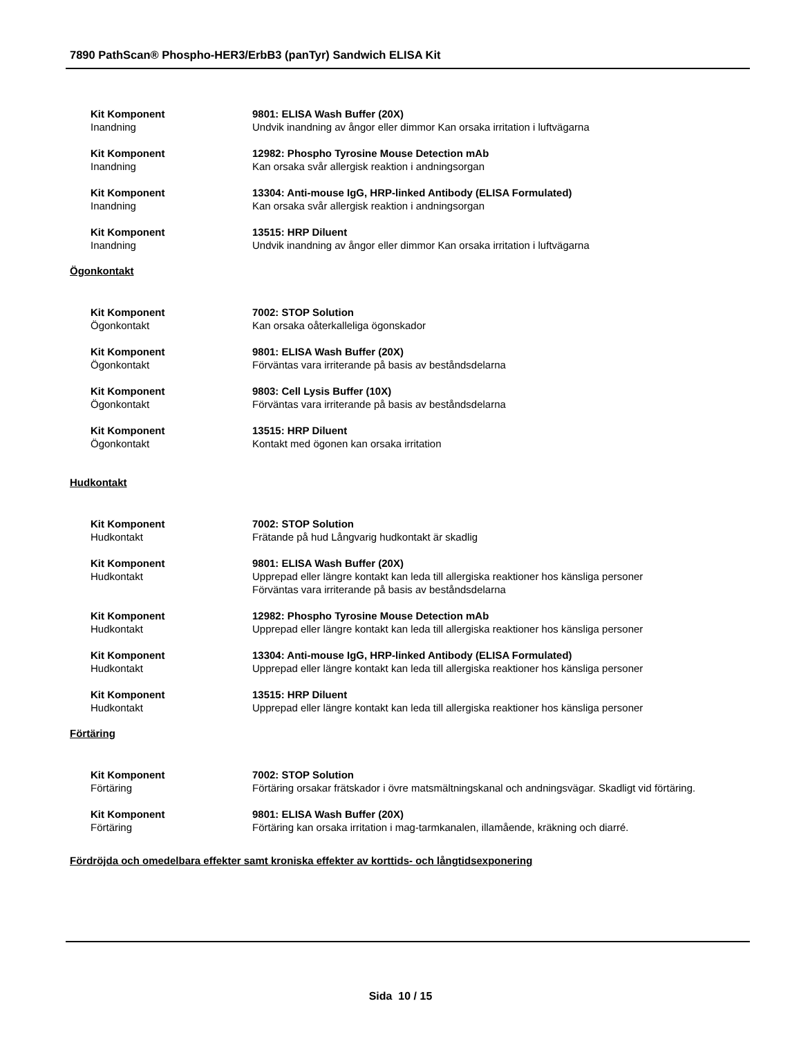7890 PathScan® Phospho-HER3/ErbB3 (panTyr) Sandwich ELISA Kit
Kit Komponent
Inandning
9801: ELISA Wash Buffer (20X)
Undvik inandning av ångor eller dimmor Kan orsaka irritation i luftvägarna
Kit Komponent
Inandning
12982: Phospho Tyrosine Mouse Detection mAb
Kan orsaka svår allergisk reaktion i andningsorgan
Kit Komponent
Inandning
13304: Anti-mouse IgG, HRP-linked Antibody (ELISA Formulated)
Kan orsaka svår allergisk reaktion i andningsorgan
Kit Komponent
Inandning
13515: HRP Diluent
Undvik inandning av ångor eller dimmor Kan orsaka irritation i luftvägarna
Ögonkontakt
Kit Komponent
Ögonkontakt
7002: STOP Solution
Kan orsaka oåterkalleliga ögonskador
Kit Komponent
Ögonkontakt
9801: ELISA Wash Buffer (20X)
Förväntas vara irriterande på basis av beståndsdelarna
Kit Komponent
Ögonkontakt
9803: Cell Lysis Buffer (10X)
Förväntas vara irriterande på basis av beståndsdelarna
Kit Komponent
Ögonkontakt
13515: HRP Diluent
Kontakt med ögonen kan orsaka irritation
Hudkontakt
Kit Komponent
Hudkontakt
7002: STOP Solution
Frätande på hud Långvarig hudkontakt är skadlig
Kit Komponent
Hudkontakt
9801: ELISA Wash Buffer (20X)
Upprepad eller längre kontakt kan leda till allergiska reaktioner hos känsliga personer
Förväntas vara irriterande på basis av beståndsdelarna
Kit Komponent
Hudkontakt
12982: Phospho Tyrosine Mouse Detection mAb
Upprepad eller längre kontakt kan leda till allergiska reaktioner hos känsliga personer
Kit Komponent
Hudkontakt
13304: Anti-mouse IgG, HRP-linked Antibody (ELISA Formulated)
Upprepad eller längre kontakt kan leda till allergiska reaktioner hos känsliga personer
Kit Komponent
Hudkontakt
13515: HRP Diluent
Upprepad eller längre kontakt kan leda till allergiska reaktioner hos känsliga personer
Förtäring
Kit Komponent
Förtäring
7002: STOP Solution
Förtäring orsakar frätskador i övre matsmältningskanal och andningsvägar. Skadligt vid förtäring.
Kit Komponent
Förtäring
9801: ELISA Wash Buffer (20X)
Förtäring kan orsaka irritation i mag-tarmkanalen, illamående, kräkning och diarré.
Fördröjda och omedelbara effekter samt kroniska effekter av korttids- och långtidsexponering
Sida 10 / 15